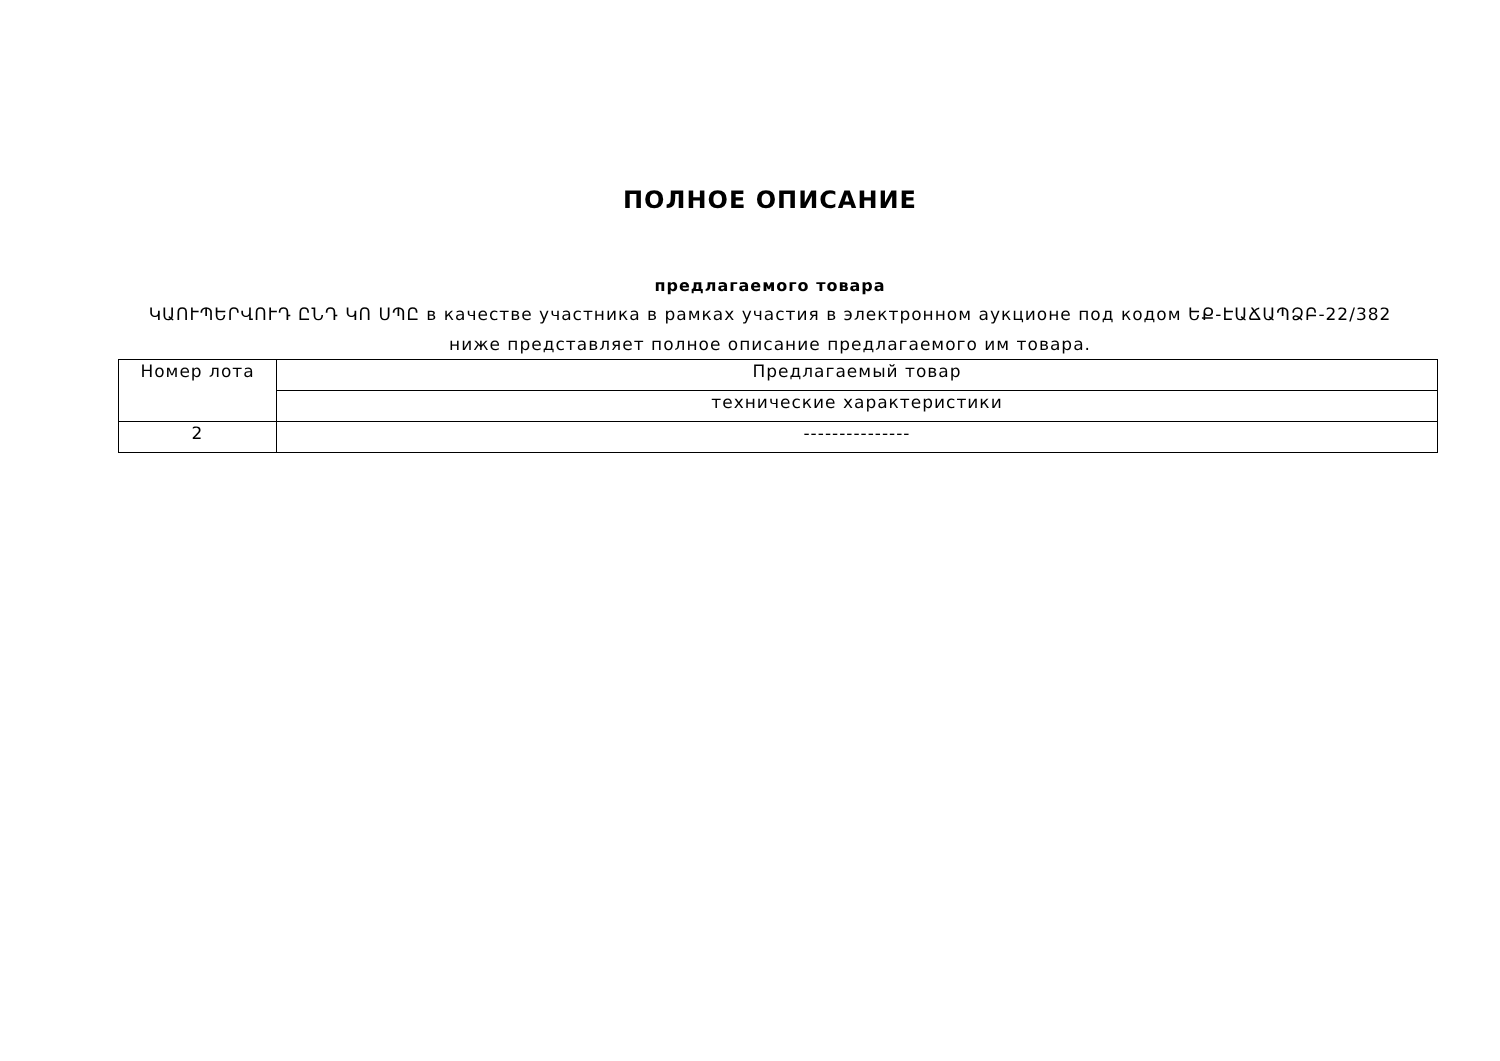ПОЛНОЕ ОПИСАНИЕ
предлагаемого товара
ԿԱՈՒՊԵՐՎՈՒԴ ԸՆԴ ԿՈ ՍՊԸ в качестве участника в рамках участия в электронном аукционе под кодом ԵՔ-ԷԱՃԱՊՁԲ-22/382
ниже представляет полное описание предлагаемого им товара.
| Номер лота | Предлагаемый товар |
| --- | --- |
| | технические характеристики |
| 2 | --------------- |